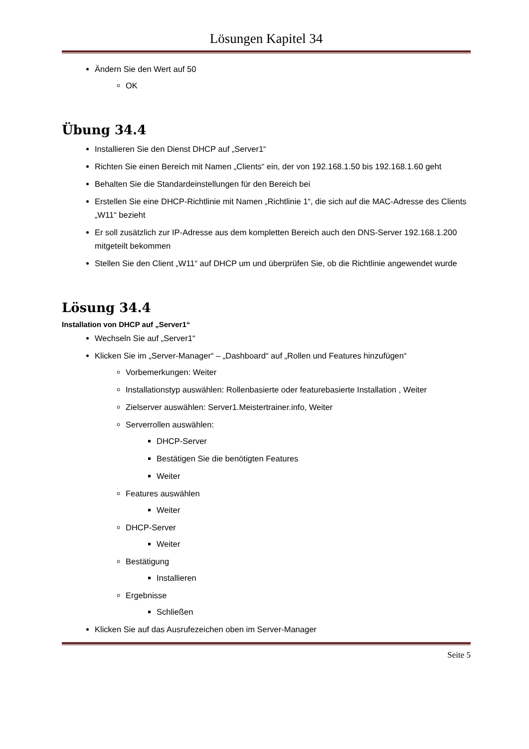Lösungen Kapitel 34
Ändern Sie den Wert auf 50
OK
Übung 34.4
Installieren Sie den Dienst DHCP auf „Server1“
Richten Sie einen Bereich mit Namen „Clients“ ein, der von 192.168.1.50 bis 192.168.1.60 geht
Behalten Sie die Standardeinstellungen für den Bereich bei
Erstellen Sie eine DHCP-Richtlinie mit Namen „Richtlinie 1“, die sich auf die MAC-Adresse des Clients „W11“ bezieht
Er soll zusätzlich zur IP-Adresse aus dem kompletten Bereich auch den DNS-Server 192.168.1.200 mitgeteilt bekommen
Stellen Sie den Client „W11“ auf DHCP um und überprüfen Sie, ob die Richtlinie angewendet wurde
Lösung 34.4
Installation von DHCP auf „Server1“
Wechseln Sie auf „Server1“
Klicken Sie im „Server-Manager“ – „Dashboard“ auf „Rollen und Features hinzufügen“
Vorbemerkungen: Weiter
Installationstyp auswählen: Rollenbasierte oder featurebasierte Installation , Weiter
Zielserver auswählen: Server1.Meistertrainer.info, Weiter
Serverrollen auswählen:
DHCP-Server
Bestätigen Sie die benötigten Features
Weiter
Features auswählen
Weiter
DHCP-Server
Weiter
Bestätigung
Installieren
Ergebnisse
Schließen
Klicken Sie auf das Ausrufezeichen oben im Server-Manager
Seite 5